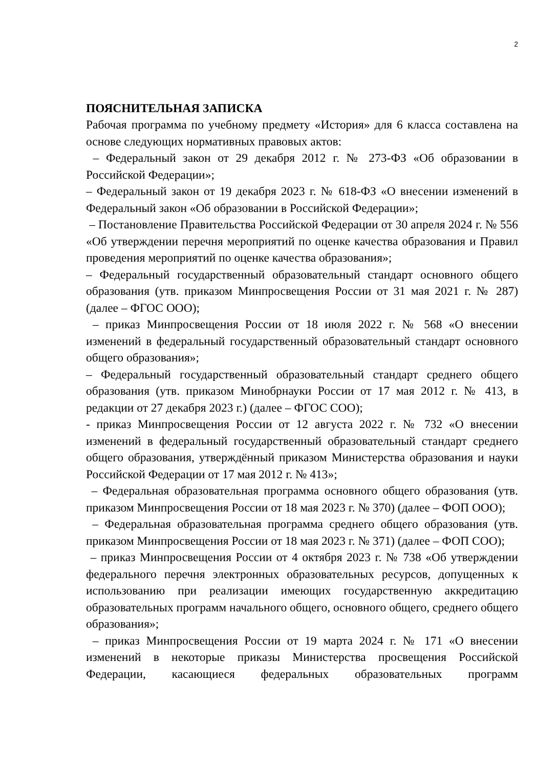2
ПОЯСНИТЕЛЬНАЯ ЗАПИСКА
Рабочая программа по учебному предмету «История» для 6 класса составлена на основе следующих нормативных правовых актов:
– Федеральный закон от 29 декабря 2012 г. № 273-ФЗ «Об образовании в Российской Федерации»;
– Федеральный закон от 19 декабря 2023 г. № 618-ФЗ «О внесении изменений в Федеральный закон «Об образовании в Российской Федерации»;
– Постановление Правительства Российской Федерации от 30 апреля 2024 г. № 556 «Об утверждении перечня мероприятий по оценке качества образования и Правил проведения мероприятий по оценке качества образования»;
– Федеральный государственный образовательный стандарт основного общего образования (утв. приказом Минпросвещения России от 31 мая 2021 г. № 287) (далее – ФГОС ООО);
– приказ Минпросвещения России от 18 июля 2022 г. № 568 «О внесении изменений в федеральный государственный образовательный стандарт основного общего образования»;
– Федеральный государственный образовательный стандарт среднего общего образования (утв. приказом Минобрнауки России от 17 мая 2012 г. № 413, в редакции от 27 декабря 2023 г.) (далее – ФГОС СОО);
- приказ Минпросвещения России от 12 августа 2022 г. № 732 «О внесении изменений в федеральный государственный образовательный стандарт среднего общего образования, утверждённый приказом Министерства образования и науки Российской Федерации от 17 мая 2012 г. № 413»;
– Федеральная образовательная программа основного общего образования (утв. приказом Минпросвещения России от 18 мая 2023 г. № 370) (далее – ФОП ООО);
– Федеральная образовательная программа среднего общего образования (утв. приказом Минпросвещения России от 18 мая 2023 г. № 371) (далее – ФОП СОО);
– приказ Минпросвещения России от 4 октября 2023 г. № 738 «Об утверждении федерального перечня электронных образовательных ресурсов, допущенных к использованию при реализации имеющих государственную аккредитацию образовательных программ начального общего, основного общего, среднего общего образования»;
– приказ Минпросвещения России от 19 марта 2024 г. № 171 «О внесении изменений в некоторые приказы Министерства просвещения Российской Федерации, касающиеся федеральных образовательных программ